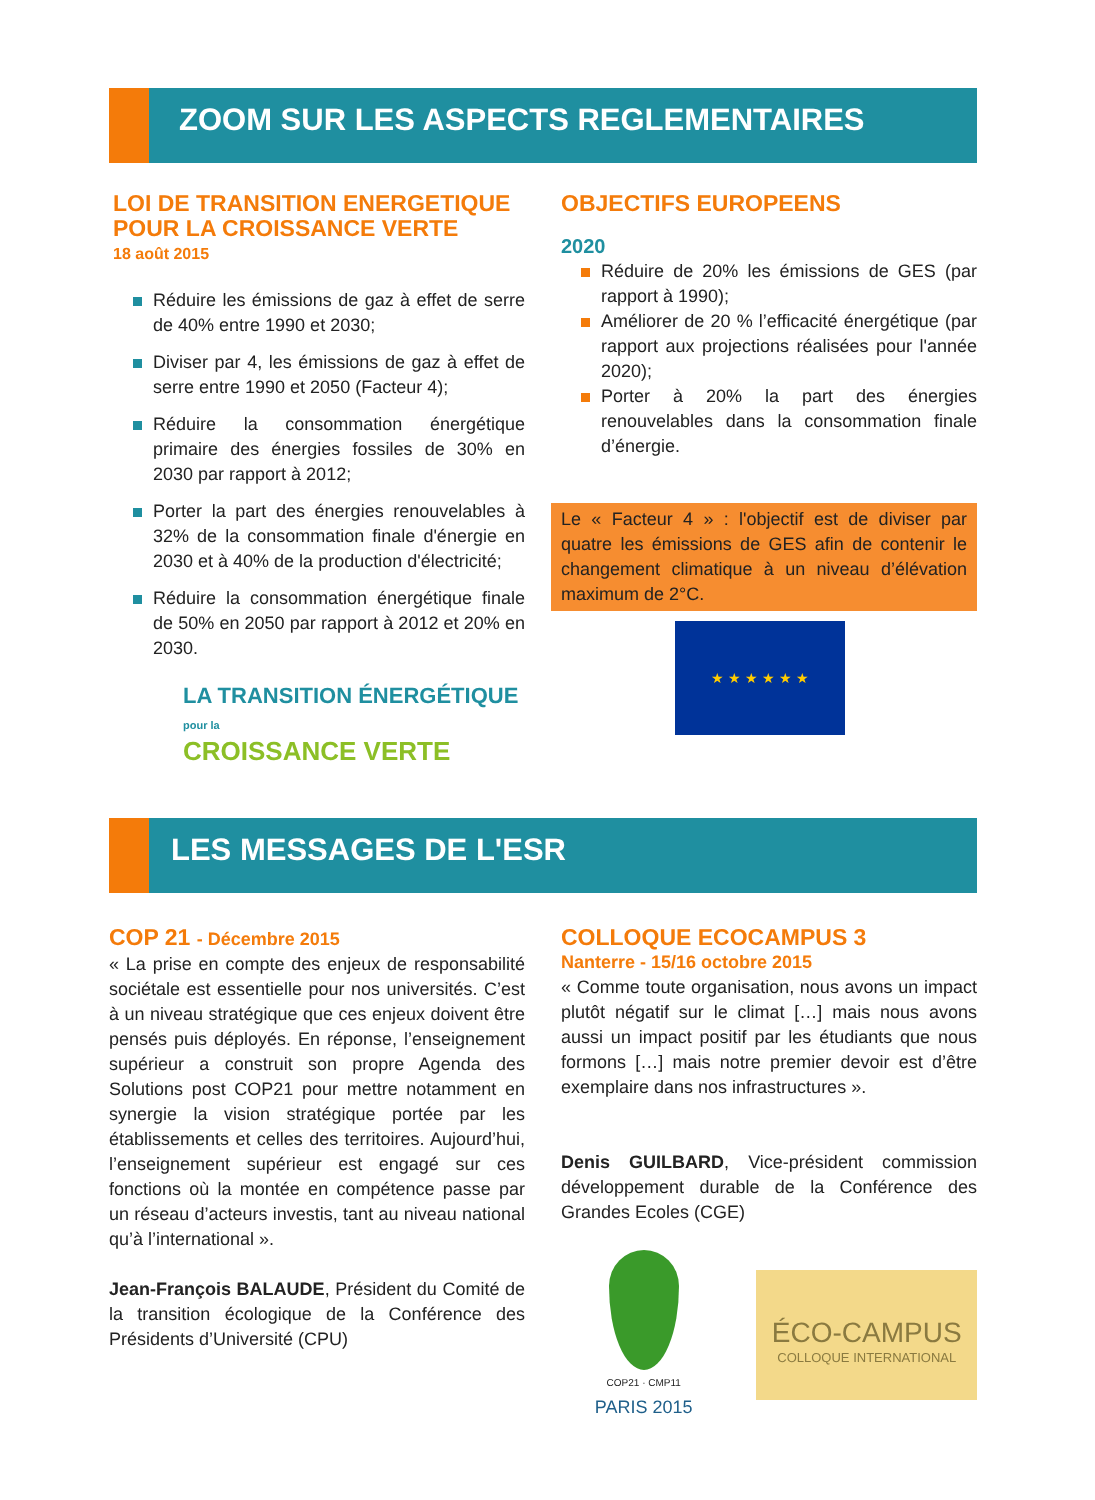ZOOM SUR LES ASPECTS REGLEMENTAIRES
LOI DE TRANSITION ENERGETIQUE POUR LA CROISSANCE VERTE
18 août 2015
Réduire les émissions de gaz à effet de serre de 40% entre 1990 et 2030;
Diviser par 4, les émissions de gaz à effet de serre entre 1990 et 2050 (Facteur 4);
Réduire la consommation énergétique primaire des énergies fossiles de 30% en 2030 par rapport à 2012;
Porter la part des énergies renouvelables à 32% de la consommation finale d'énergie en 2030 et à 40% de la production d'électricité;
Réduire la consommation énergétique finale de 50% en 2050 par rapport à 2012 et 20% en 2030.
LA TRANSITION ÉNERGÉTIQUE pour la
CROISSANCE VERTE
OBJECTIFS EUROPEENS
2020
Réduire de 20% les émissions de GES (par rapport à 1990);
Améliorer de 20 % l’efficacité énergétique (par rapport aux projections réalisées pour l'année 2020);
Porter à 20% la part des énergies renouvelables dans la consommation finale d’énergie.
Le « Facteur 4 » : l'objectif est de diviser par quatre les émissions de GES afin de contenir le changement climatique à un niveau d’élévation maximum de 2°C.
★ ★ ★ ★ ★ ★
LES MESSAGES DE L'ESR
COP 21 - Décembre 2015
« La prise en compte des enjeux de responsabilité sociétale est essentielle pour nos universités. C’est à un niveau stratégique que ces enjeux doivent être pensés puis déployés. En réponse, l’enseignement supérieur a construit son propre Agenda des Solutions post COP21 pour mettre notamment en synergie la vision stratégique portée par les établissements et celles des territoires. Aujourd’hui, l’enseignement supérieur est engagé sur ces fonctions où la montée en compétence passe par un réseau d’acteurs investis, tant au niveau national qu’à l’international ».
Jean-François BALAUDE, Président du Comité de la transition écologique de la Conférence des Présidents d’Université (CPU)
COLLOQUE ECOCAMPUS 3
Nanterre - 15/16 octobre 2015
« Comme toute organisation, nous avons un impact plutôt négatif sur le climat […] mais nous avons aussi un impact positif par les étudiants que nous formons […] mais notre premier devoir est d’être exemplaire dans nos infrastructures ».
Denis GUILBARD, Vice-président commission développement durable de la Conférence des Grandes Ecoles (CGE)
COP21 · CMP11
PARIS 2015
ÉCO-CAMPUS
COLLOQUE INTERNATIONAL